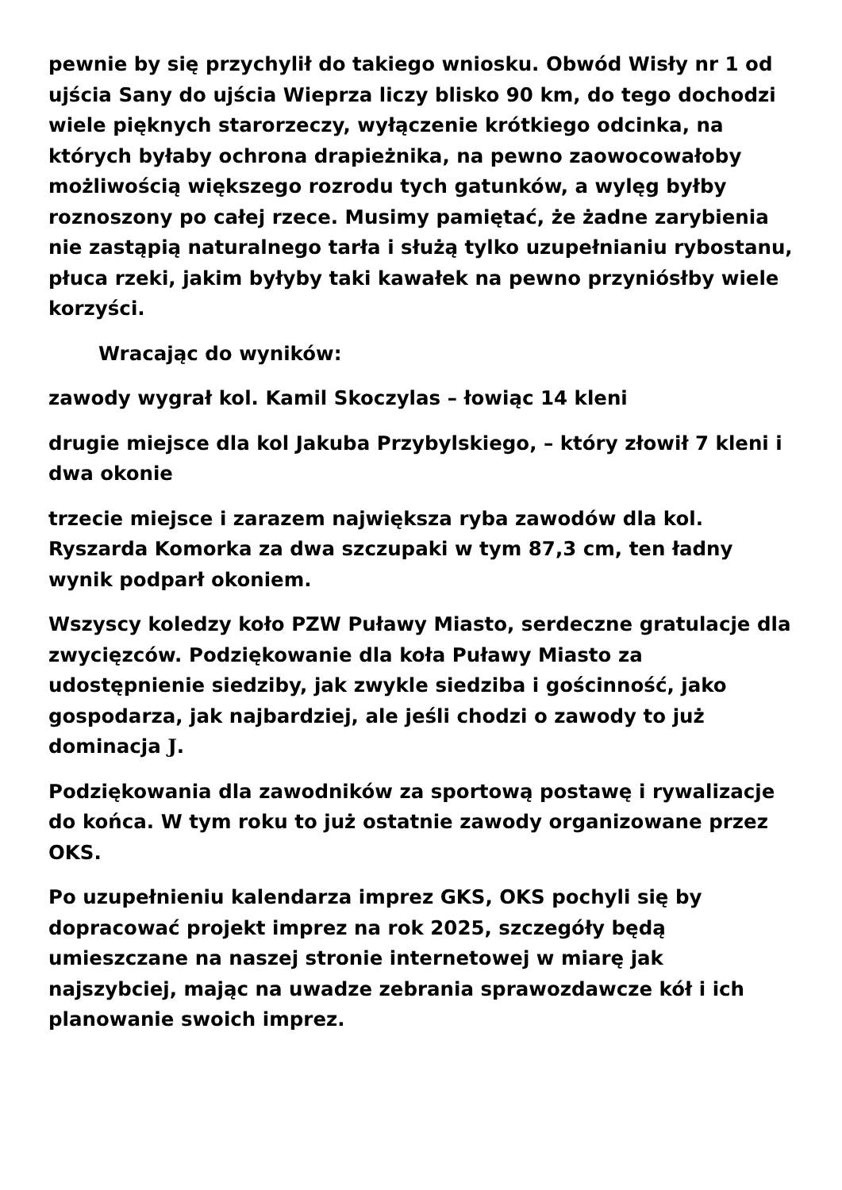pewnie by się przychylił do takiego wniosku. Obwód Wisły nr 1 od ujścia Sany do ujścia Wieprza liczy blisko 90 km, do tego dochodzi wiele pięknych starorzeczy, wyłączenie krótkiego odcinka, na których byłaby ochrona drapieżnika, na pewno zaowocowałoby możliwością większego rozrodu tych gatunków, a wylęg byłby roznoszony po całej rzece. Musimy pamiętać, że żadne zarybienia nie zastąpią naturalnego tarła i służą tylko uzupełnianiu rybostanu, płuca rzeki, jakim byłyby taki kawałek na pewno przyniósłby wiele korzyści.
Wracając do wyników:
zawody wygrał kol. Kamil Skoczylas – łowiąc 14 kleni
drugie miejsce dla kol Jakuba Przybylskiego, – który złowił 7 kleni i dwa okonie
trzecie miejsce i zarazem największa ryba zawodów dla kol. Ryszarda Komorka za dwa szczupaki w tym 87,3 cm, ten ładny wynik podparł okoniem.
Wszyscy koledzy koło PZW Puławy Miasto, serdeczne gratulacje dla zwycięzców. Podziękowanie dla koła Puławy Miasto za udostępnienie siedziby, jak zwykle siedziba i gościnność, jako gospodarza, jak najbardziej, ale jeśli chodzi o zawody to już dominacja J.
Podziękowania dla zawodników za sportową postawę i rywalizacje do końca. W tym roku to już ostatnie zawody organizowane przez OKS.
Po uzupełnieniu kalendarza imprez GKS, OKS pochyli się by dopracować projekt imprez na rok 2025, szczegóły będą umieszczane na naszej stronie internetowej w miarę jak najszybciej, mając na uwadze zebrania sprawozdawcze kół i ich planowanie swoich imprez.